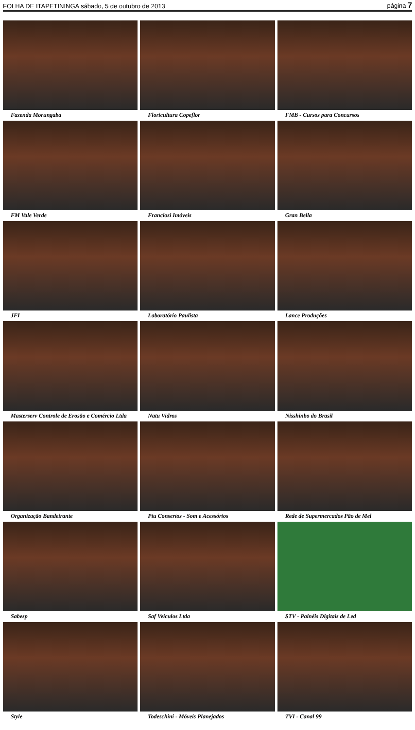FOLHA DE ITAPETININGA sábado, 5 de outubro de 2013 página 7
Fazenda Morungaba
Floricultura Copeflor
FMB - Cursos para Concursos
FM Vale Verde
Franciosi Imóveis
Gran Bella
JFI
Laboratório Paulista
Lance Produções
Masterserv Controle de Erosão e Comércio Ltda
Natu Vidros
Nisshinbo do Brasil
Organização Bandeirante
Piu Consertos - Som e Acessórios
Rede de Supermercados Pão de Mel
Sabesp
Saf Veículos Ltda
STV - Painéis Digitais de Led
Style
Todeschini - Móveis Planejados
TVI - Canal 99